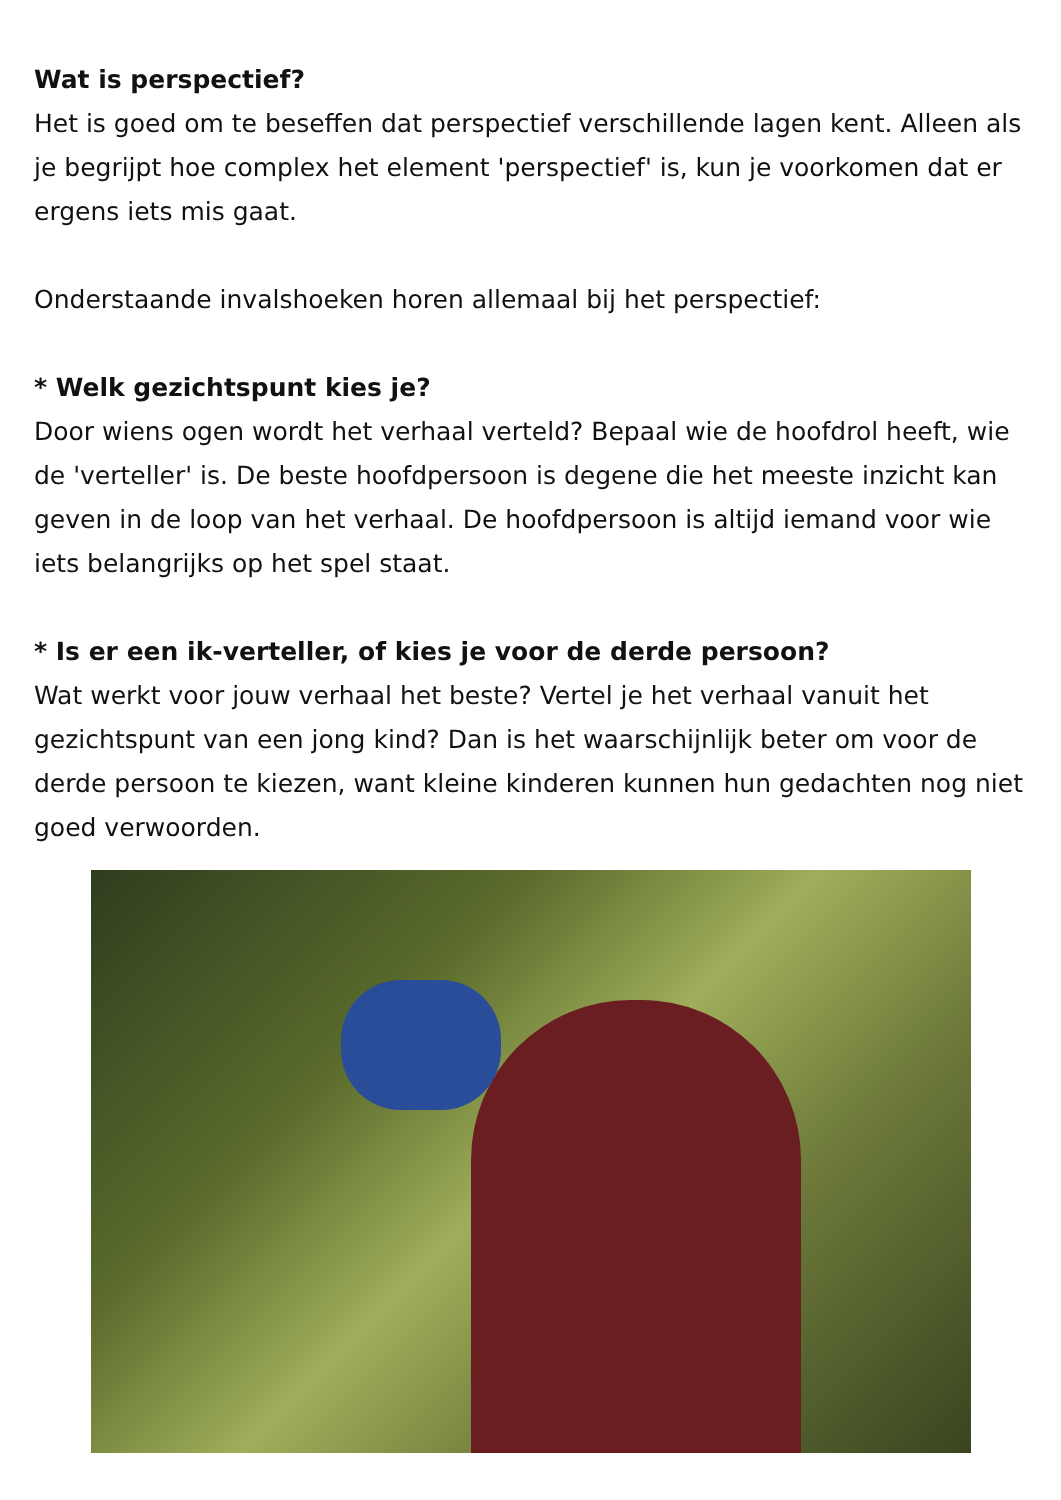Wat is perspectief?
Het is goed om te beseffen dat perspectief verschillende lagen kent. Alleen als je begrijpt hoe complex het element 'perspectief' is, kun je voorkomen dat er ergens iets mis gaat.
Onderstaande invalshoeken horen allemaal bij het perspectief:
* Welk gezichtspunt kies je?
Door wiens ogen wordt het verhaal verteld? Bepaal wie de hoofdrol heeft, wie de 'verteller' is. De beste hoofdpersoon is degene die het meeste inzicht kan geven in de loop van het verhaal. De hoofdpersoon is altijd iemand voor wie iets belangrijks op het spel staat.
* Is er een ik-verteller, of kies je voor de derde persoon?
Wat werkt voor jouw verhaal het beste? Vertel je het verhaal vanuit het gezichtspunt van een jong kind? Dan is het waarschijnlijk beter om voor de derde persoon te kiezen, want kleine kinderen kunnen hun gedachten nog niet goed verwoorden.